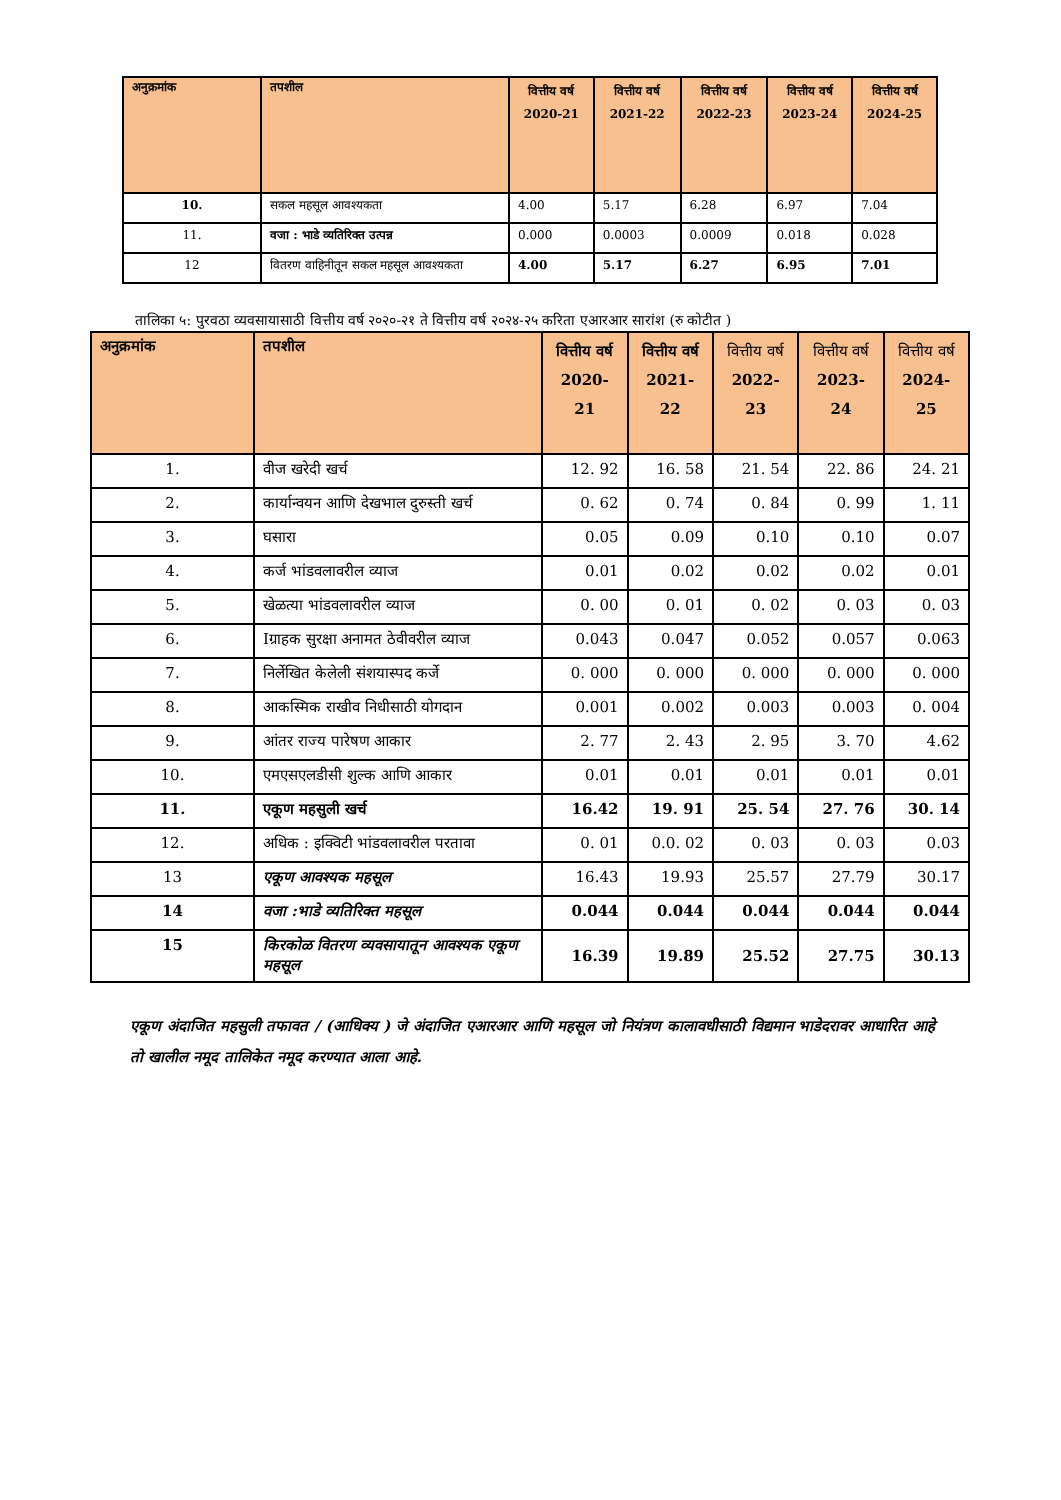| अनुक्रमांक | तपशील | वित्तीय वर्ष 2020-21 | वित्तीय वर्ष 2021-22 | वित्तीय वर्ष 2022-23 | वित्तीय वर्ष 2023-24 | वित्तीय वर्ष 2024-25 |
| --- | --- | --- | --- | --- | --- | --- |
| 10. | सकल महसूल आवश्यकता | 4.00 | 5.17 | 6.28 | 6.97 | 7.04 |
| 11. | वजा : भाडे व्यतिरिक्त उत्पन्न | 0.000 | 0.0003 | 0.0009 | 0.018 | 0.028 |
| 12 | वितरण वाहिनीतून सकल महसूल आवश्यकता | 4.00 | 5.17 | 6.27 | 6.95 | 7.01 |
तालिका ५: पुरवठा व्यवसायासाठी वित्तीय वर्ष २०२०-२१ ते वित्तीय वर्ष २०२४-२५ करिता एआरआर सारांश (रु कोटीत )
| अनुक्रमांक | तपशील | वित्तीय वर्ष 2020-21 | वित्तीय वर्ष 2021-22 | वित्तीय वर्ष 2022-23 | वित्तीय वर्ष 2023-24 | वित्तीय वर्ष 2024-25 |
| --- | --- | --- | --- | --- | --- | --- |
| 1. | वीज खरेदी खर्च | 12. 92 | 16. 58 | 21. 54 | 22. 86 | 24. 21 |
| 2. | कार्यान्वयन आणि देखभाल दुरुस्ती खर्च | 0. 62 | 0. 74 | 0. 84 | 0. 99 | 1. 11 |
| 3. | घसारा | 0.05 | 0.09 | 0.10 | 0.10 | 0.07 |
| 4. | कर्ज भांडवलावरील व्याज | 0.01 | 0.02 | 0.02 | 0.02 | 0.01 |
| 5. | खेळत्या भांडवलावरील व्याज | 0. 00 | 0. 01 | 0. 02 | 0. 03 | 0. 03 |
| 6. | Iग्राहक सुरक्षा अनामत ठेवीवरील व्याज | 0.043 | 0.047 | 0.052 | 0.057 | 0.063 |
| 7. | निर्लेखित केलेली संशयास्पद कर्जे | 0. 000 | 0. 000 | 0. 000 | 0. 000 | 0. 000 |
| 8. | आकस्मिक राखीव निधीसाठी योगदान | 0.001 | 0.002 | 0.003 | 0.003 | 0. 004 |
| 9. | आंतर राज्य पारेषण आकार | 2. 77 | 2. 43 | 2. 95 | 3. 70 | 4.62 |
| 10. | एमएसएलडीसी शुल्क आणि आकार | 0.01 | 0.01 | 0.01 | 0.01 | 0.01 |
| 11. | एकूण महसुली खर्च | 16.42 | 19. 91 | 25. 54 | 27. 76 | 30. 14 |
| 12. | अधिक : इक्विटी भांडवलावरील परतावा | 0. 01 | 0.0. 02 | 0. 03 | 0. 03 | 0.03 |
| 13 | एकूण आवश्यक महसूल | 16.43 | 19.93 | 25.57 | 27.79 | 30.17 |
| 14 | वजा :भाडे व्यतिरिक्त महसूल | 0.044 | 0.044 | 0.044 | 0.044 | 0.044 |
| 15 | किरकोळ वितरण व्यवसायातून आवश्यक एकूण महसूल | 16.39 | 19.89 | 25.52 | 27.75 | 30.13 |
एकूण अंदाजित महसुली तफावत / (आधिक्य ) जे अंदाजित एआरआर आणि महसूल जो नियंत्रण कालावधीसाठी विद्यमान भाडेदरावर आधारित आहे तो खालील नमूद तालिकेत नमूद करण्यात आला आहे.